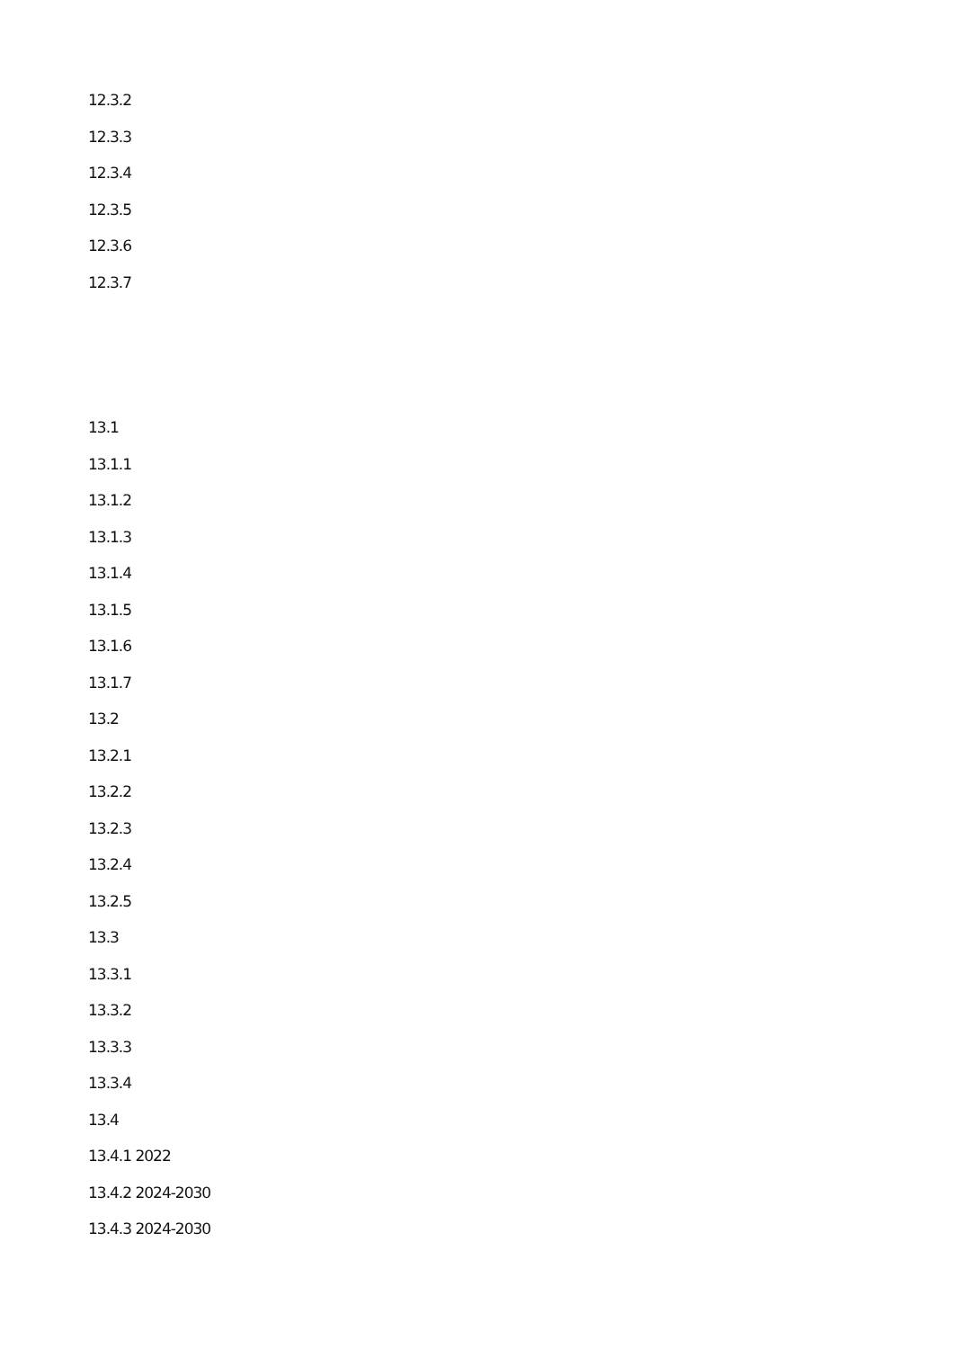12.3.2
12.3.3
12.3.4
12.3.5
12.3.6
12.3.7
13.1
13.1.1
13.1.2
13.1.3
13.1.4
13.1.5
13.1.6
13.1.7
13.2
13.2.1
13.2.2
13.2.3
13.2.4
13.2.5
13.3
13.3.1
13.3.2
13.3.3
13.3.4
13.4
13.4.1 2022
13.4.2 2024-2030
13.4.3 2024-2030